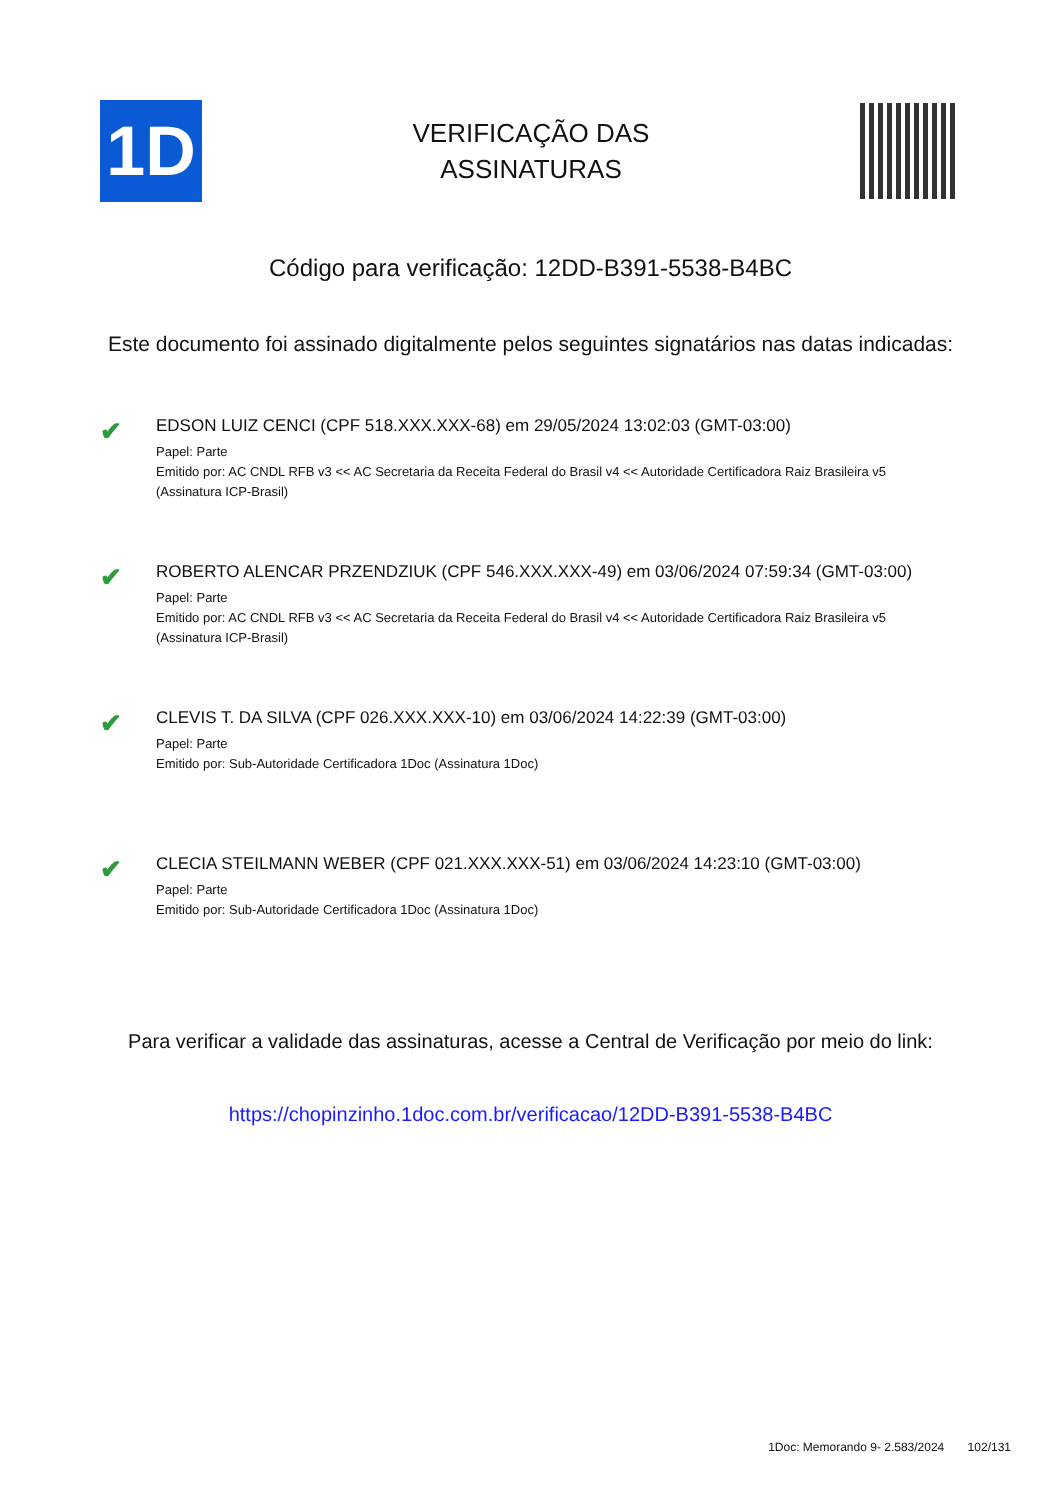1D
VERIFICAÇÃO DAS
ASSINATURAS
Código para verificação: 12DD-B391-5538-B4BC
Este documento foi assinado digitalmente pelos seguintes signatários nas datas indicadas:
✔
EDSON LUIZ CENCI (CPF 518.XXX.XXX-68) em 29/05/2024 13:02:03 (GMT-03:00)
Papel: Parte
Emitido por: AC CNDL RFB v3 << AC Secretaria da Receita Federal do Brasil v4 << Autoridade Certificadora Raiz Brasileira v5
(Assinatura ICP-Brasil)
✔
ROBERTO ALENCAR PRZENDZIUK (CPF 546.XXX.XXX-49) em 03/06/2024 07:59:34 (GMT-03:00)
Papel: Parte
Emitido por: AC CNDL RFB v3 << AC Secretaria da Receita Federal do Brasil v4 << Autoridade Certificadora Raiz Brasileira v5
(Assinatura ICP-Brasil)
✔
CLEVIS T. DA SILVA (CPF 026.XXX.XXX-10) em 03/06/2024 14:22:39 (GMT-03:00)
Papel: Parte
Emitido por: Sub-Autoridade Certificadora 1Doc (Assinatura 1Doc)
✔
CLECIA STEILMANN WEBER (CPF 021.XXX.XXX-51) em 03/06/2024 14:23:10 (GMT-03:00)
Papel: Parte
Emitido por: Sub-Autoridade Certificadora 1Doc (Assinatura 1Doc)
Para verificar a validade das assinaturas, acesse a Central de Verificação por meio do link:
https://chopinzinho.1doc.com.br/verificacao/12DD-B391-5538-B4BC
1Doc: Memorando 9- 2.583/2024 102/131